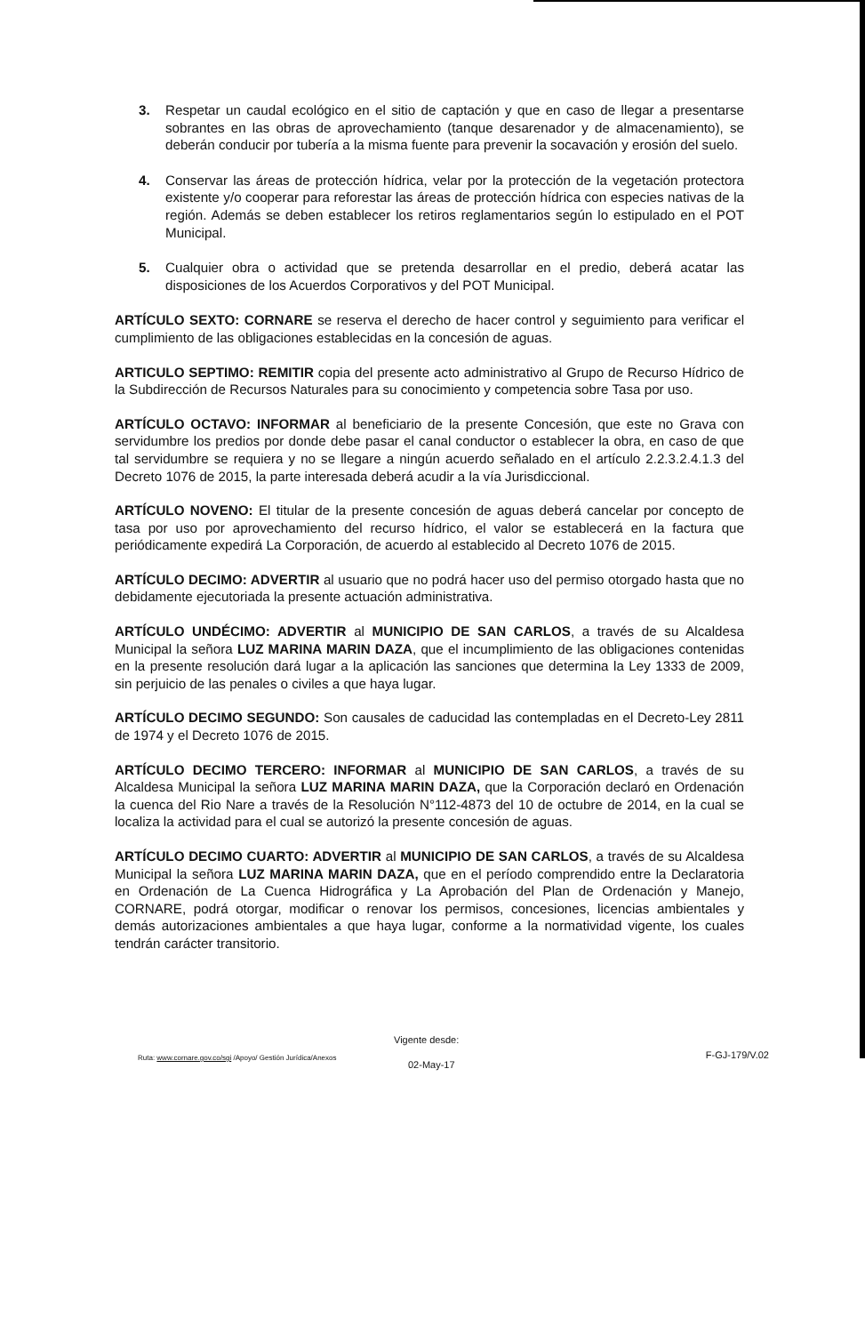3. Respetar un caudal ecológico en el sitio de captación y que en caso de llegar a presentarse sobrantes en las obras de aprovechamiento (tanque desarenador y de almacenamiento), se deberán conducir por tubería a la misma fuente para prevenir la socavación y erosión del suelo.
4. Conservar las áreas de protección hídrica, velar por la protección de la vegetación protectora existente y/o cooperar para reforestar las áreas de protección hídrica con especies nativas de la región. Además se deben establecer los retiros reglamentarios según lo estipulado en el POT Municipal.
5. Cualquier obra o actividad que se pretenda desarrollar en el predio, deberá acatar las disposiciones de los Acuerdos Corporativos y del POT Municipal.
ARTÍCULO SEXTO: CORNARE se reserva el derecho de hacer control y seguimiento para verificar el cumplimiento de las obligaciones establecidas en la concesión de aguas.
ARTICULO SEPTIMO: REMITIR copia del presente acto administrativo al Grupo de Recurso Hídrico de la Subdirección de Recursos Naturales para su conocimiento y competencia sobre Tasa por uso.
ARTÍCULO OCTAVO: INFORMAR al beneficiario de la presente Concesión, que este no Grava con servidumbre los predios por donde debe pasar el canal conductor o establecer la obra, en caso de que tal servidumbre se requiera y no se llegare a ningún acuerdo señalado en el artículo 2.2.3.2.4.1.3 del Decreto 1076 de 2015, la parte interesada deberá acudir a la vía Jurisdiccional.
ARTÍCULO NOVENO: El titular de la presente concesión de aguas deberá cancelar por concepto de tasa por uso por aprovechamiento del recurso hídrico, el valor se establecerá en la factura que periódicamente expedirá La Corporación, de acuerdo al establecido al Decreto 1076 de 2015.
ARTÍCULO DECIMO: ADVERTIR al usuario que no podrá hacer uso del permiso otorgado hasta que no debidamente ejecutoriada la presente actuación administrativa.
ARTÍCULO UNDÉCIMO: ADVERTIR al MUNICIPIO DE SAN CARLOS, a través de su Alcaldesa Municipal la señora LUZ MARINA MARIN DAZA, que el incumplimiento de las obligaciones contenidas en la presente resolución dará lugar a la aplicación las sanciones que determina la Ley 1333 de 2009, sin perjuicio de las penales o civiles a que haya lugar.
ARTÍCULO DECIMO SEGUNDO: Son causales de caducidad las contempladas en el Decreto-Ley 2811 de 1974 y el Decreto 1076 de 2015.
ARTÍCULO DECIMO TERCERO: INFORMAR al MUNICIPIO DE SAN CARLOS, a través de su Alcaldesa Municipal la señora LUZ MARINA MARIN DAZA, que la Corporación declaró en Ordenación la cuenca del Rio Nare a través de la Resolución N°112-4873 del 10 de octubre de 2014, en la cual se localiza la actividad para el cual se autorizó la presente concesión de aguas.
ARTÍCULO DECIMO CUARTO: ADVERTIR al MUNICIPIO DE SAN CARLOS, a través de su Alcaldesa Municipal la señora LUZ MARINA MARIN DAZA, que en el período comprendido entre la Declaratoria en Ordenación de La Cuenca Hidrográfica y La Aprobación del Plan de Ordenación y Manejo, CORNARE, podrá otorgar, modificar o renovar los permisos, concesiones, licencias ambientales y demás autorizaciones ambientales a que haya lugar, conforme a la normatividad vigente, los cuales tendrán carácter transitorio.
Vigente desde:
Ruta: www.cornare.gov.co/sgi /Apoyo/ Gestión Jurídica/Anexos
F-GJ-179/V.02
02-May-17